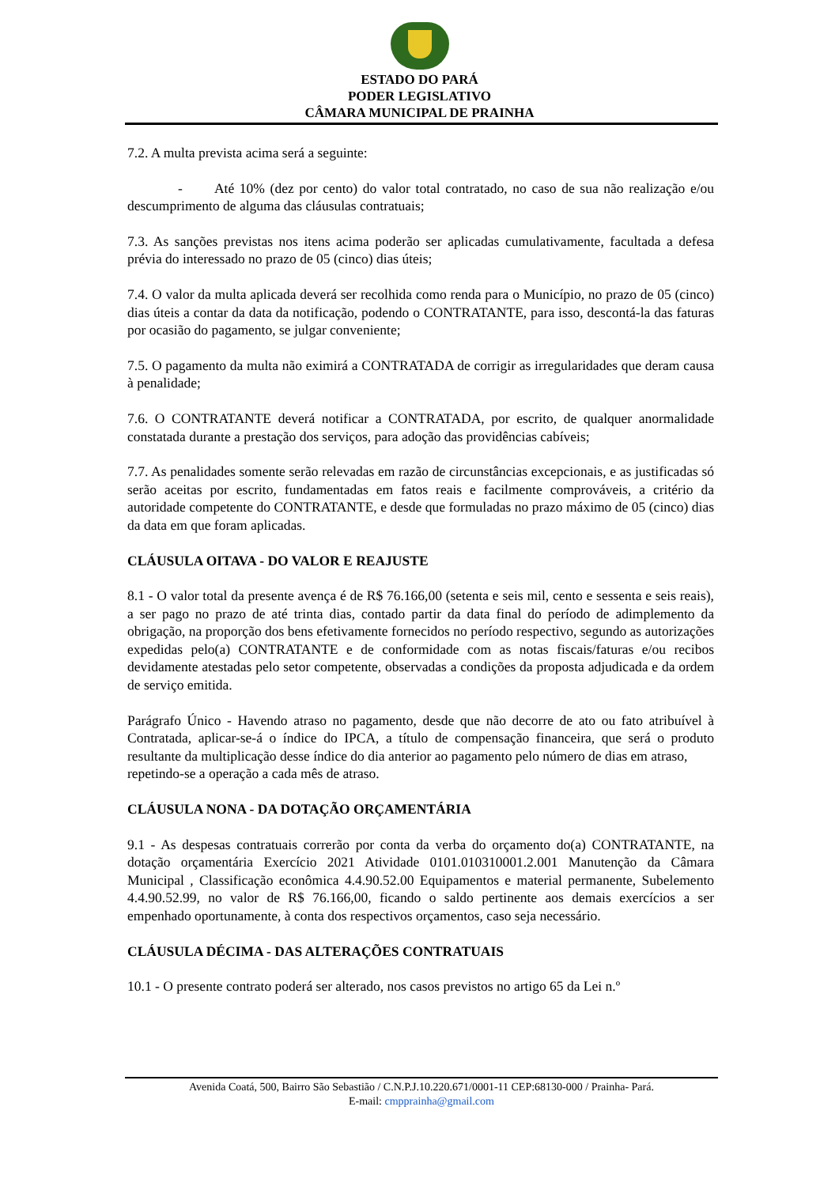ESTADO DO PARÁ
PODER LEGISLATIVO
CÂMARA MUNICIPAL DE PRAINHA
7.2. A multa prevista acima será a seguinte:
- Até 10% (dez por cento) do valor total contratado, no caso de sua não realização e/ou descumprimento de alguma das cláusulas contratuais;
7.3. As sanções previstas nos itens acima poderão ser aplicadas cumulativamente, facultada a defesa prévia do interessado no prazo de 05 (cinco) dias úteis;
7.4. O valor da multa aplicada deverá ser recolhida como renda para o Município, no prazo de 05 (cinco) dias úteis a contar da data da notificação, podendo o CONTRATANTE, para isso, descontá-la das faturas por ocasião do pagamento, se julgar conveniente;
7.5. O pagamento da multa não eximirá a CONTRATADA de corrigir as irregularidades que deram causa à penalidade;
7.6. O CONTRATANTE deverá notificar a CONTRATADA, por escrito, de qualquer anormalidade constatada durante a prestação dos serviços, para adoção das providências cabíveis;
7.7. As penalidades somente serão relevadas em razão de circunstâncias excepcionais, e as justificadas só serão aceitas por escrito, fundamentadas em fatos reais e facilmente comprováveis, a critério da autoridade competente do CONTRATANTE, e desde que formuladas no prazo máximo de 05 (cinco) dias da data em que foram aplicadas.
CLÁUSULA OITAVA - DO VALOR E REAJUSTE
8.1 - O valor total da presente avença é de R$ 76.166,00 (setenta e seis mil, cento e sessenta e seis reais), a ser pago no prazo de até trinta dias, contado partir da data final do período de adimplemento da obrigação, na proporção dos bens efetivamente fornecidos no período respectivo, segundo as autorizações expedidas pelo(a) CONTRATANTE e de conformidade com as notas fiscais/faturas e/ou recibos devidamente atestadas pelo setor competente, observadas a condições da proposta adjudicada e da ordem de serviço emitida.
Parágrafo Único - Havendo atraso no pagamento, desde que não decorre de ato ou fato atribuível à Contratada, aplicar-se-á o índice do IPCA, a título de compensação financeira, que será o produto resultante da multiplicação desse índice do dia anterior ao pagamento pelo número de dias em atraso,
repetindo-se a operação a cada mês de atraso.
CLÁUSULA NONA - DA DOTAÇÃO ORÇAMENTÁRIA
9.1 - As despesas contratuais correrão por conta da verba do orçamento do(a) CONTRATANTE, na dotação orçamentária Exercício 2021 Atividade 0101.010310001.2.001 Manutenção da Câmara Municipal , Classificação econômica 4.4.90.52.00 Equipamentos e material permanente, Subelemento 4.4.90.52.99, no valor de R$ 76.166,00, ficando o saldo pertinente aos demais exercícios a ser empenhado oportunamente, à conta dos respectivos orçamentos, caso seja necessário.
CLÁUSULA DÉCIMA - DAS ALTERAÇÕES CONTRATUAIS
10.1 - O presente contrato poderá ser alterado, nos casos previstos no artigo 65 da Lei n.º
Avenida Coatá, 500, Bairro São Sebastião / C.N.P.J.10.220.671/0001-11 CEP:68130-000 / Prainha- Pará.
E-mail: cmpprainha@gmail.com